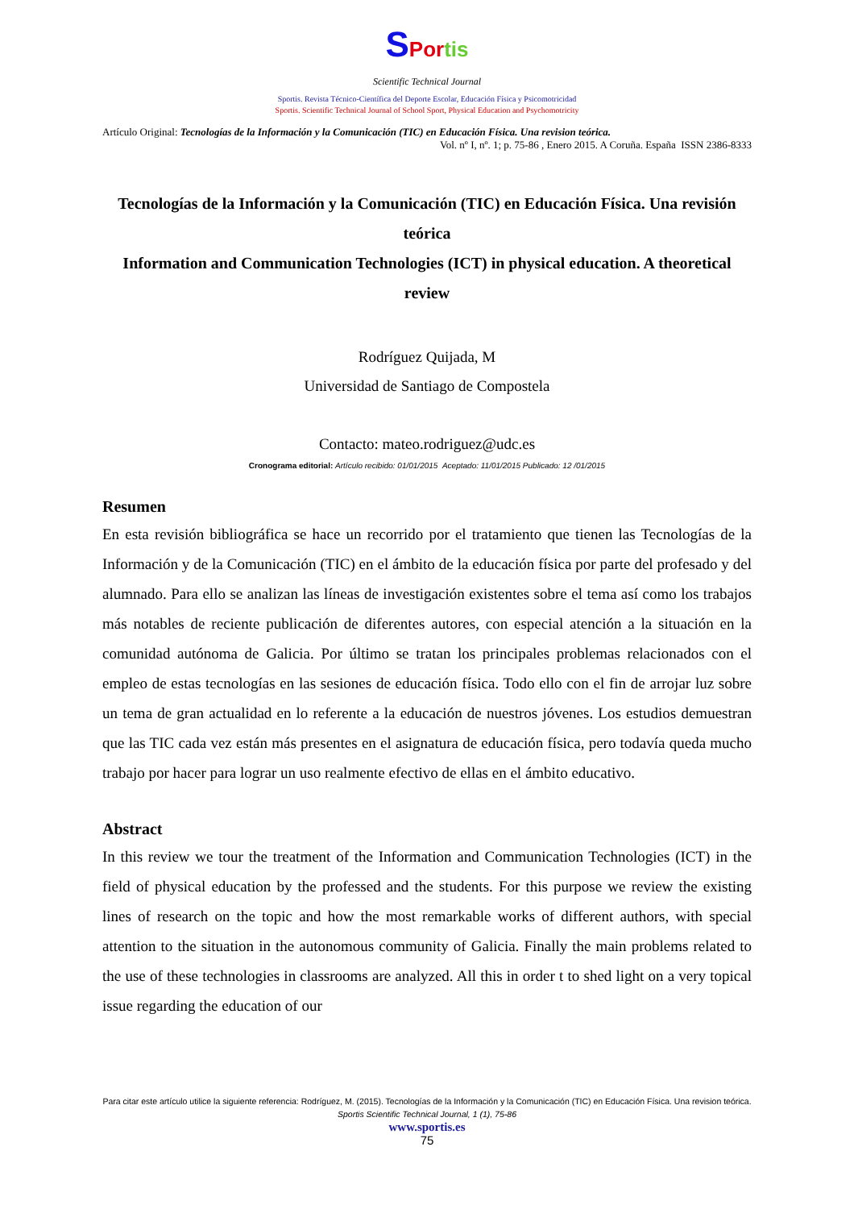SPor tis
Scientific Technical Journal
Sportis. Revista Técnico-Científica del Deporte Escolar, Educación Física y Psicomotricidad
Sportis. Scientific Technical Journal of School Sport, Physical Education and Psychomotricity
Artículo Original: Tecnologías de la Información y la Comunicación (TIC) en Educación Física. Una revision teórica.
Vol. nº I, nº. 1; p. 75-86 , Enero 2015. A Coruña. España ISSN 2386-8333
Tecnologías de la Información y la Comunicación (TIC) en Educación Física. Una revisión teórica
Information and Communication Technologies (ICT) in physical education. A theoretical review
Rodríguez Quijada, M
Universidad de Santiago de Compostela
Contacto: mateo.rodriguez@udc.es
Cronograma editorial: Artículo recibido: 01/01/2015 Aceptado: 11/01/2015 Publicado: 12 /01/2015
Resumen
En esta revisión bibliográfica se hace un recorrido por el tratamiento que tienen las Tecnologías de la Información y de la Comunicación (TIC) en el ámbito de la educación física por parte del profesado y del alumnado. Para ello se analizan las líneas de investigación existentes sobre el tema así como los trabajos más notables de reciente publicación de diferentes autores, con especial atención a la situación en la comunidad autónoma de Galicia. Por último se tratan los principales problemas relacionados con el empleo de estas tecnologías en las sesiones de educación física. Todo ello con el fin de arrojar luz sobre un tema de gran actualidad en lo referente a la educación de nuestros jóvenes. Los estudios demuestran que las TIC cada vez están más presentes en el asignatura de educación física, pero todavía queda mucho trabajo por hacer para lograr un uso realmente efectivo de ellas en el ámbito educativo.
Abstract
In this review we tour the treatment of the Information and Communication Technologies (ICT) in the field of physical education by the professed and the students. For this purpose we review the existing lines of research on the topic and how the most remarkable works of different authors, with special attention to the situation in the autonomous community of Galicia. Finally the main problems related to the use of these technologies in classrooms are analyzed. All this in order t to shed light on a very topical issue regarding the education of our
Para citar este artículo utilice la siguiente referencia: Rodríguez, M. (2015). Tecnologías de la Información y la Comunicación (TIC) en Educación Física. Una revision teórica. Sportis Scientific Technical Journal, 1 (1), 75-86
www.sportis.es
75